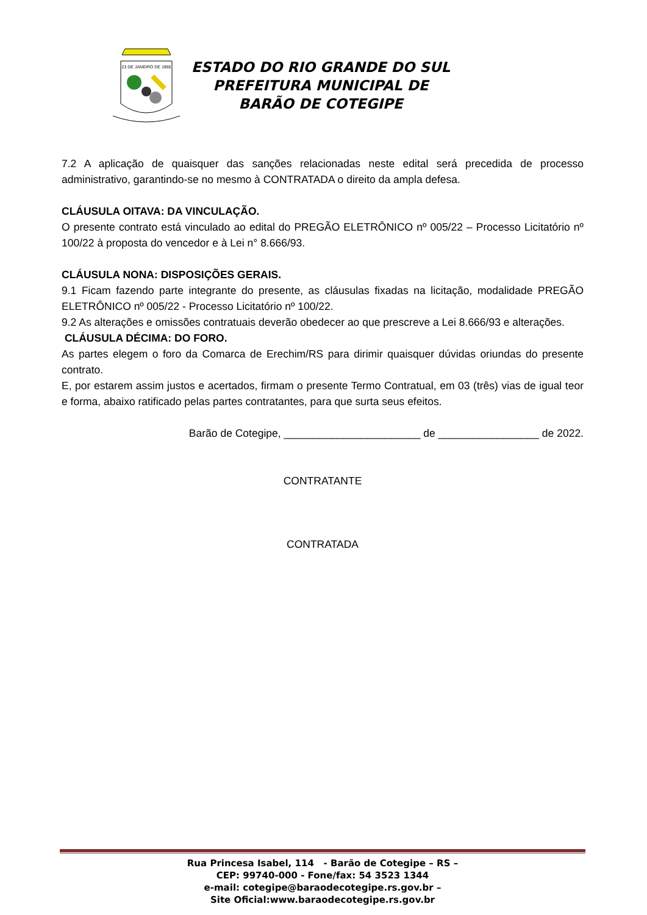23 DE JANEIRO DE 1965
ESTADO DO RIO GRANDE DO SUL
PREFEITURA MUNICIPAL DE
BARÃO DE COTEGIPE
7.2 A aplicação de quaisquer das sanções relacionadas neste edital será precedida de processo administrativo, garantindo-se no mesmo à CONTRATADA o direito da ampla defesa.
CLÁUSULA OITAVA: DA VINCULAÇÃO.
O presente contrato está vinculado ao edital do PREGÃO ELETRÔNICO nº 005/22 – Processo Licitatório nº 100/22 à proposta do vencedor e à Lei n° 8.666/93.
CLÁUSULA NONA: DISPOSIÇÕES GERAIS.
9.1 Ficam fazendo parte integrante do presente, as cláusulas fixadas na licitação, modalidade PREGÃO ELETRÔNICO nº 005/22 - Processo Licitatório nº 100/22.
9.2 As alterações e omissões contratuais deverão obedecer ao que prescreve a Lei 8.666/93 e alterações.
CLÁUSULA DÉCIMA: DO FORO.
As partes elegem o foro da Comarca de Erechim/RS para dirimir quaisquer dúvidas oriundas do presente contrato.
E, por estarem assim justos e acertados, firmam o presente Termo Contratual, em 03 (três) vias de igual teor e forma, abaixo ratificado pelas partes contratantes, para que surta seus efeitos.
Barão de Cotegipe, _______________________ de _________________ de 2022.
CONTRATANTE
CONTRATADA
Rua Princesa Isabel, 114 - Barão de Cotegipe – RS –
CEP: 99740-000 - Fone/fax: 54 3523 1344
e-mail: cotegipe@baraodecotegipe.rs.gov.br –
Site Oficial:www.baraodecotegipe.rs.gov.br